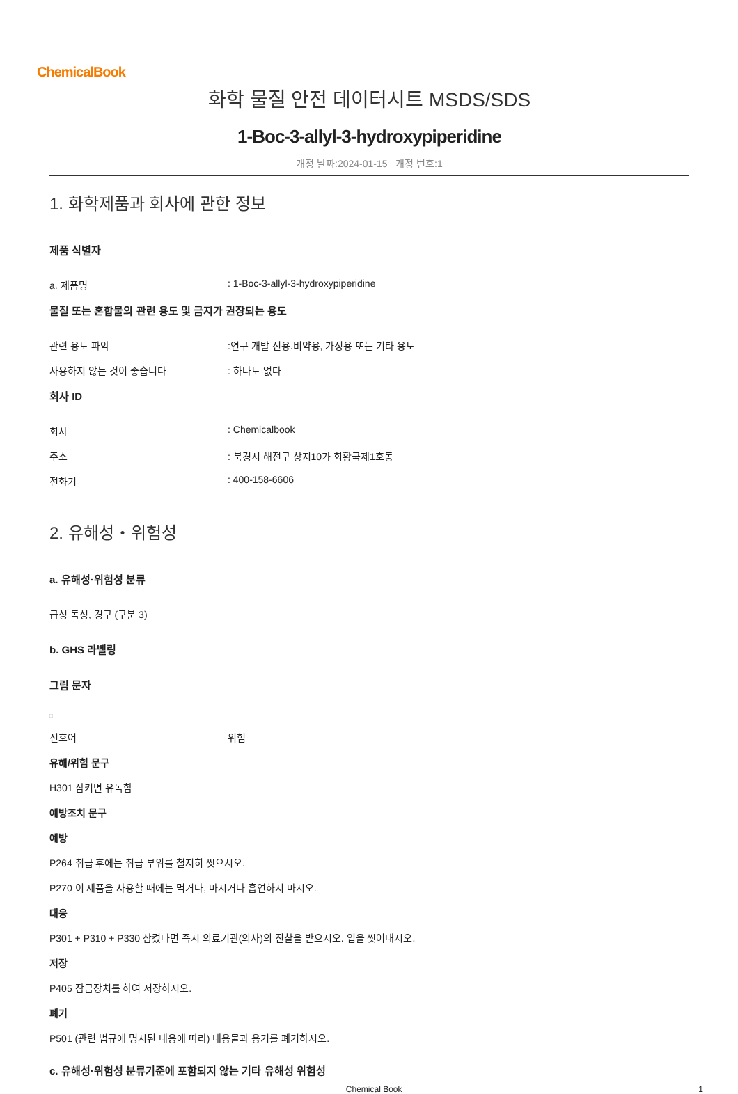ChemicalBook
화학 물질 안전 데이터시트 MSDS/SDS
1-Boc-3-allyl-3-hydroxypiperidine
개정 날짜:2024-01-15 개정 번호:1
1. 화학제품과 회사에 관한 정보
제품 식별자
a. 제품명 : 1-Boc-3-allyl-3-hydroxypiperidine
물질 또는 혼합물의 관련 용도 및 금지가 권장되는 용도
관련 용도 파악 :연구 개발 전용.비약용, 가정용 또는 기타 용도
사용하지 않는 것이 좋습니다 : 하나도 없다
회사 ID
회사 : Chemicalbook
주소 : 북경시 해전구 상지10가 회황국제1호동
전화기 : 400-158-6606
2. 유해성・위험성
a. 유해성·위험성 분류
급성 독성, 경구 (구분 3)
b. GHS 라벨링
그림 문자
□
신호어 위험
유해/위험 문구
H301 삼키면 유독함
예방조치 문구
예방
P264 취급 후에는 취급 부위를 철저히 씻으시오.
P270 이 제품을 사용할 때에는 먹거나, 마시거나 흡연하지 마시오.
대응
P301 + P310 + P330 삼켰다면 즉시 의료기관(의사)의 진찰을 받으시오. 입을 씻어내시오.
저장
P405 잠금장치를 하여 저장하시오.
폐기
P501 (관련 법규에 명시된 내용에 따라) 내용물과 용기를 폐기하시오.
c. 유해성·위험성 분류기준에 포함되지 않는 기타 유해성 위험성
Chemical Book 1